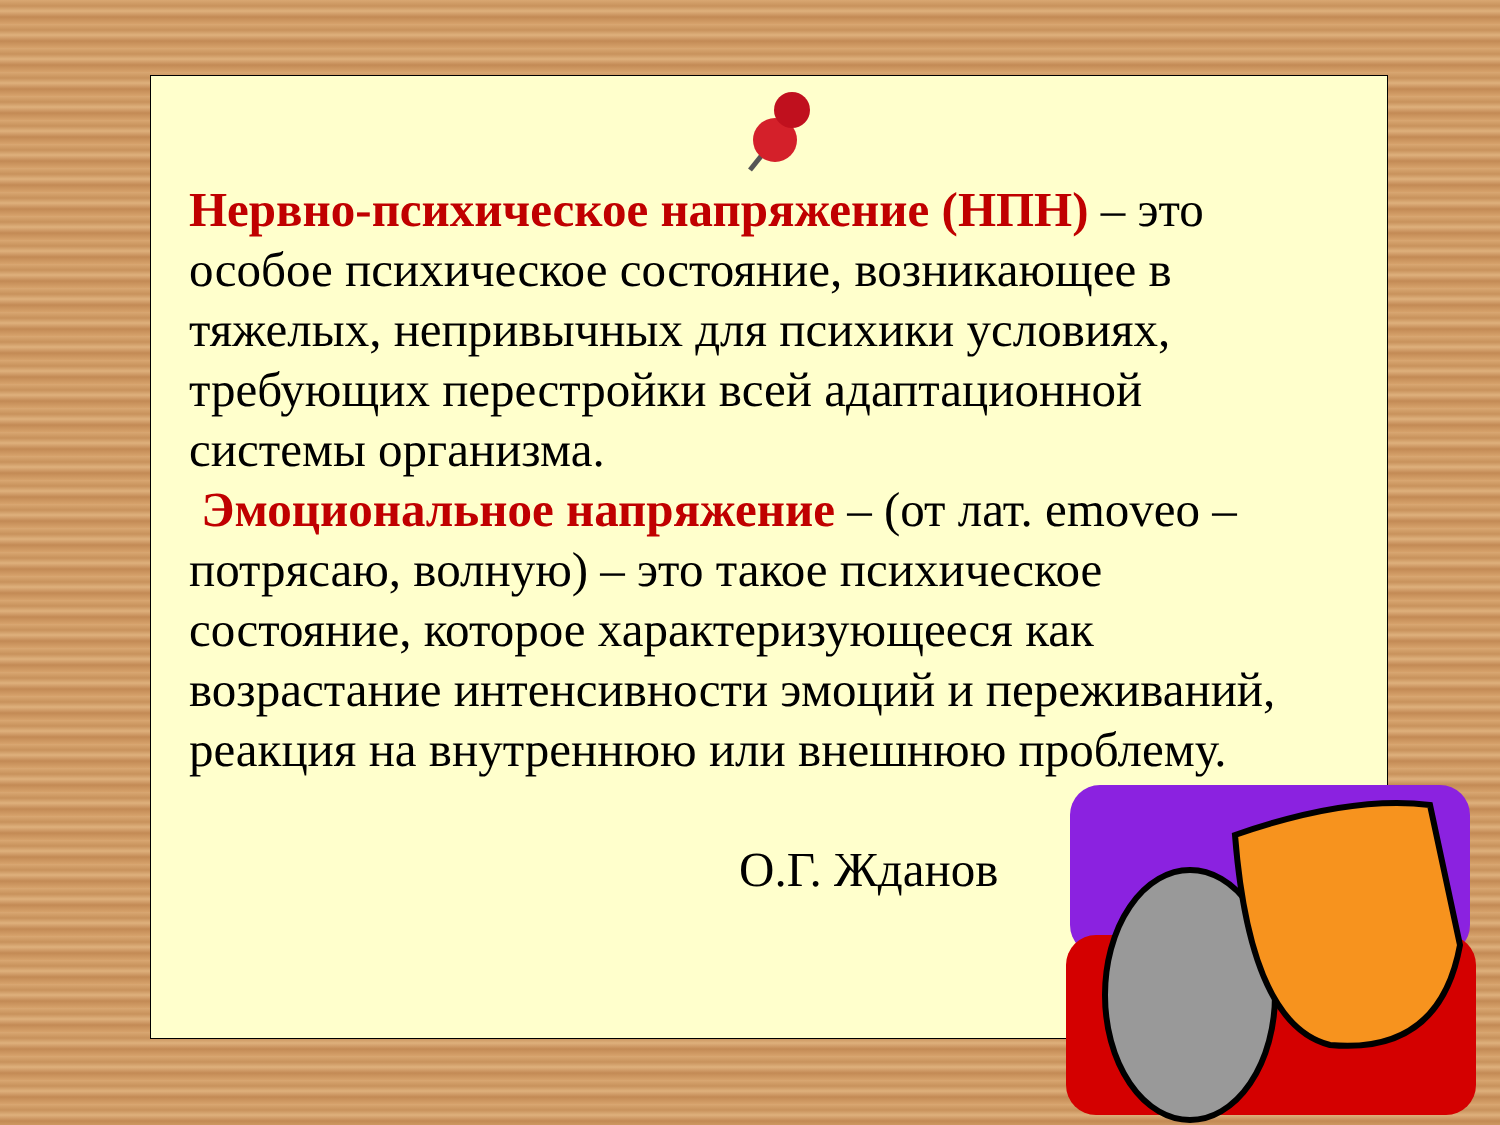Нервно-психическое напряжение (НПН) – это особое психическое состояние, возникающее в тяжелых, непривычных для психики условиях, требующих перестройки всей адаптационной системы организма.
Эмоциональное напряжение – (от лат. emoveo – потрясаю, волную) – это такое психическое состояние, которое характеризующееся как возрастание интенсивности эмоций и переживаний, реакция на внутреннюю или внешнюю проблему.
О.Г. Жданов